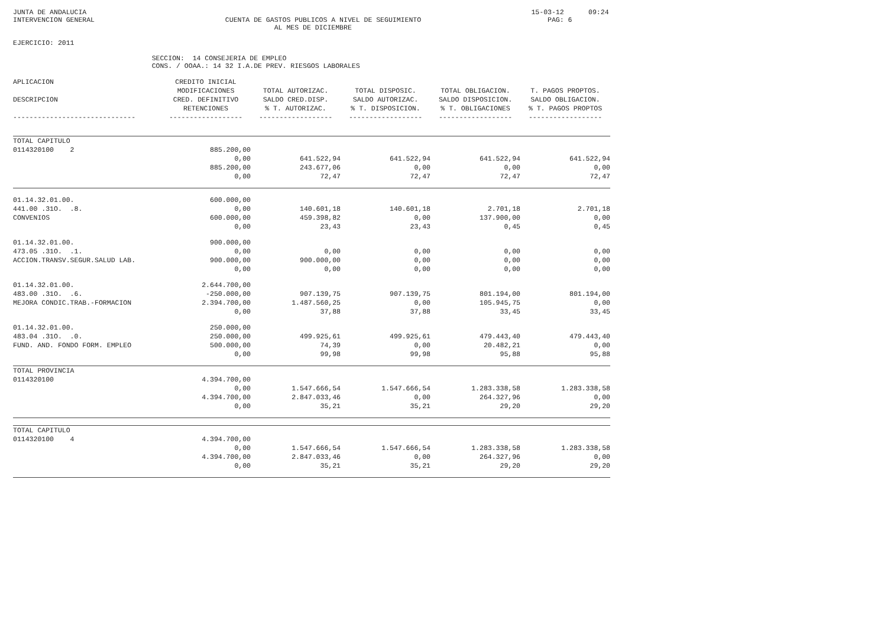JUNTA DE ANDALUCIA                                                                                                             15-03-12      09:24
INTERVENCION GENERAL                                CUENTA DE GASTOS PUBLICOS A NIVEL DE SEGUIMIENTO                               PAG: 6
                                                                AL MES DE DICIEMBRE

EJERCICIO: 2011

                                  SECCION:  14 CONSEJERIA DE EMPLEO
                                  CONS. / OOAA.: 14 32 I.A.DE PREV. RIESGOS LABORALES
| APLICACION | CREDITO INICIAL | | | | |
| --- | --- | --- | --- | --- | --- |
| | MODIFICACIONES | TOTAL AUTORIZAC. | TOTAL DISPOSIC. | TOTAL OBLIGACION. | T. PAGOS PROPTOS. |
| DESCRIPCION | CRED. DEFINITIVO | SALDO CRED.DISP. | SALDO AUTORIZAC. | SALDO DISPOSICION. | SALDO OBLIGACION. |
| | RETENCIONES | % T. AUTORIZAC. | % T. DISPOSICION. | % T. OBLIGACIONES | % T. PAGOS PROPTOS |
| ------------------------------ | ------------------ | ------------------ | ------------------ | ------------------ | ------------------ |
| TOTAL CAPITULO | | | | | |
| 0114320100 2 | 885.200,00 | | | | |
| | 0,00 | 641.522,94 | 641.522,94 | 641.522,94 | 641.522,94 |
| | 885.200,00 | 243.677,06 | 0,00 | 0,00 | 0,00 |
| | 0,00 | 72,47 | 72,47 | 72,47 | 72,47 |
| 01.14.32.01.00. | 600.000,00 | | | | |
| 441.00 .31O. .8. | 0,00 | 140.601,18 | 140.601,18 | 2.701,18 | 2.701,18 |
| CONVENIOS | 600.000,00 | 459.398,82 | 0,00 | 137.900,00 | 0,00 |
| | 0,00 | 23,43 | 23,43 | 0,45 | 0,45 |
| 01.14.32.01.00. | 900.000,00 | | | | |
| 473.05 .31O. .1. | 0,00 | 0,00 | 0,00 | 0,00 | 0,00 |
| ACCION.TRANSV.SEGUR.SALUD LAB. | 900.000,00 | 900.000,00 | 0,00 | 0,00 | 0,00 |
| | 0,00 | 0,00 | 0,00 | 0,00 | 0,00 |
| 01.14.32.01.00. | 2.644.700,00 | | | | |
| 483.00 .31O. .6. | -250.000,00 | 907.139,75 | 907.139,75 | 801.194,00 | 801.194,00 |
| MEJORA CONDIC.TRAB.-FORMACION | 2.394.700,00 | 1.487.560,25 | 0,00 | 105.945,75 | 0,00 |
| | 0,00 | 37,88 | 37,88 | 33,45 | 33,45 |
| 01.14.32.01.00. | 250.000,00 | | | | |
| 483.04 .31O. .0. | 250.000,00 | 499.925,61 | 499.925,61 | 479.443,40 | 479.443,40 |
| FUND. AND. FONDO FORM. EMPLEO | 500.000,00 | 74,39 | 0,00 | 20.482,21 | 0,00 |
| | 0,00 | 99,98 | 99,98 | 95,88 | 95,88 |
| TOTAL PROVINCIA | | | | | |
| 0114320100 | 4.394.700,00 | | | | |
| | 0,00 | 1.547.666,54 | 1.547.666,54 | 1.283.338,58 | 1.283.338,58 |
| | 4.394.700,00 | 2.847.033,46 | 0,00 | 264.327,96 | 0,00 |
| | 0,00 | 35,21 | 35,21 | 29,20 | 29,20 |
| TOTAL CAPITULO | | | | | |
| 0114320100 4 | 4.394.700,00 | | | | |
| | 0,00 | 1.547.666,54 | 1.547.666,54 | 1.283.338,58 | 1.283.338,58 |
| | 4.394.700,00 | 2.847.033,46 | 0,00 | 264.327,96 | 0,00 |
| | 0,00 | 35,21 | 35,21 | 29,20 | 29,20 |